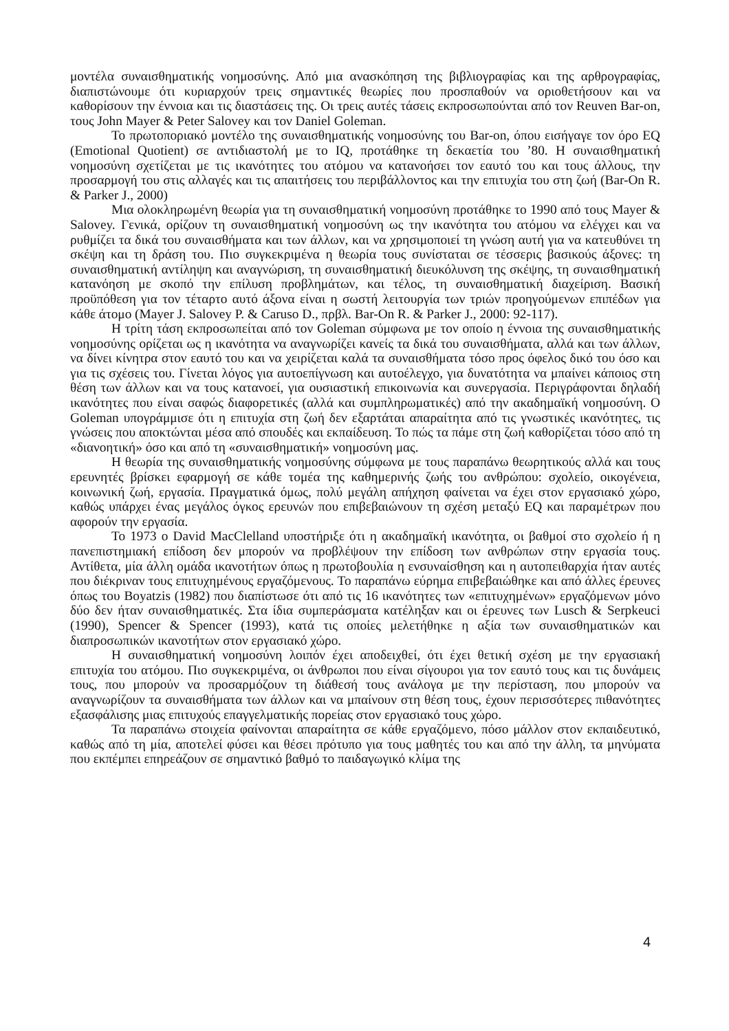μοντέλα συναισθηματικής νοημοσύνης. Από μια ανασκόπηση της βιβλιογραφίας και της αρθρογραφίας, διαπιστώνουμε ότι κυριαρχούν τρεις σημαντικές θεωρίες που προσπαθούν να οριοθετήσουν και να καθορίσουν την έννοια και τις διαστάσεις της. Οι τρεις αυτές τάσεις εκπροσωπούνται από τον Reuven Bar-on, τους John Mayer & Peter Salovey και τον Daniel Goleman.
Το πρωτοποριακό μοντέλο της συναισθηματικής νοημοσύνης του Bar-on, όπου εισήγαγε τον όρο EQ (Emotional Quotient) σε αντιδιαστολή με το IQ, προτάθηκε τη δεκαετία του ’80. Η συναισθηματική νοημοσύνη σχετίζεται με τις ικανότητες του ατόμου να κατανοήσει τον εαυτό του και τους άλλους, την προσαρμογή του στις αλλαγές και τις απαιτήσεις του περιβάλλοντος και την επιτυχία του στη ζωή (Bar-On R. & Parker J., 2000)
Μια ολοκληρωμένη θεωρία για τη συναισθηματική νοημοσύνη προτάθηκε το 1990 από τους Mayer & Salovey. Γενικά, ορίζουν τη συναισθηματική νοημοσύνη ως την ικανότητα του ατόμου να ελέγχει και να ρυθμίζει τα δικά του συναισθήματα και των άλλων, και να χρησιμοποιεί τη γνώση αυτή για να κατευθύνει τη σκέψη και τη δράση του. Πιο συγκεκριμένα η θεωρία τους συνίσταται σε τέσσερις βασικούς άξονες: τη συναισθηματική αντίληψη και αναγνώριση, τη συναισθηματική διευκόλυνση της σκέψης, τη συναισθηματική κατανόηση με σκοπό την επίλυση προβλημάτων, και τέλος, τη συναισθηματική διαχείριση. Βασική προϋπόθεση για τον τέταρτο αυτό άξονα είναι η σωστή λειτουργία των τριών προηγούμενων επιπέδων για κάθε άτομο (Mayer J. Salovey P. & Caruso D., πρβλ. Bar-On R. & Parker J., 2000: 92-117).
Η τρίτη τάση εκπροσωπείται από τον Goleman σύμφωνα με τον οποίο η έννοια της συναισθηματικής νοημοσύνης ορίζεται ως η ικανότητα να αναγνωρίζει κανείς τα δικά του συναισθήματα, αλλά και των άλλων, να δίνει κίνητρα στον εαυτό του και να χειρίζεται καλά τα συναισθήματα τόσο προς όφελος δικό του όσο και για τις σχέσεις του. Γίνεται λόγος για αυτοεπίγνωση και αυτοέλεγχο, για δυνατότητα να μπαίνει κάποιος στη θέση των άλλων και να τους κατανοεί, για ουσιαστική επικοινωνία και συνεργασία. Περιγράφονται δηλαδή ικανότητες που είναι σαφώς διαφορετικές (αλλά και συμπληρωματικές) από την ακαδημαϊκή νοημοσύνη. Ο Goleman υπογράμμισε ότι η επιτυχία στη ζωή δεν εξαρτάται απαραίτητα από τις γνωστικές ικανότητες, τις γνώσεις που αποκτώνται μέσα από σπουδές και εκπαίδευση. Το πώς τα πάμε στη ζωή καθορίζεται τόσο από τη «διανοητική» όσο και από τη «συναισθηματική» νοημοσύνη μας.
Η θεωρία της συναισθηματικής νοημοσύνης σύμφωνα με τους παραπάνω θεωρητικούς αλλά και τους ερευνητές βρίσκει εφαρμογή σε κάθε τομέα της καθημερινής ζωής του ανθρώπου: σχολείο, οικογένεια, κοινωνική ζωή, εργασία. Πραγματικά όμως, πολύ μεγάλη απήχηση φαίνεται να έχει στον εργασιακό χώρο, καθώς υπάρχει ένας μεγάλος όγκος ερευνών που επιβεβαιώνουν τη σχέση μεταξύ EQ και παραμέτρων που αφορούν την εργασία.
Το 1973 ο David MacClelland υποστήριξε ότι η ακαδημαϊκή ικανότητα, οι βαθμοί στο σχολείο ή η πανεπιστημιακή επίδοση δεν μπορούν να προβλέψουν την επίδοση των ανθρώπων στην εργασία τους. Αντίθετα, μία άλλη ομάδα ικανοτήτων όπως η πρωτοβουλία η ενσυναίσθηση και η αυτοπειθαρχία ήταν αυτές που διέκριναν τους επιτυχημένους εργαζόμενους. Το παραπάνω εύρημα επιβεβαιώθηκε και από άλλες έρευνες όπως του Boyatzis (1982) που διαπίστωσε ότι από τις 16 ικανότητες των «επιτυχημένων» εργαζόμενων μόνο δύο δεν ήταν συναισθηματικές. Στα ίδια συμπεράσματα κατέληξαν και οι έρευνες των Lusch & Serpkeuci (1990), Spencer & Spencer (1993), κατά τις οποίες μελετήθηκε η αξία των συναισθηματικών και διαπροσωπικών ικανοτήτων στον εργασιακό χώρο.
Η συναισθηματική νοημοσύνη λοιπόν έχει αποδειχθεί, ότι έχει θετική σχέση με την εργασιακή επιτυχία του ατόμου. Πιο συγκεκριμένα, οι άνθρωποι που είναι σίγουροι για τον εαυτό τους και τις δυνάμεις τους, που μπορούν να προσαρμόζουν τη διάθεσή τους ανάλογα με την περίσταση, που μπορούν να αναγνωρίζουν τα συναισθήματα των άλλων και να μπαίνουν στη θέση τους, έχουν περισσότερες πιθανότητες εξασφάλισης μιας επιτυχούς επαγγελματικής πορείας στον εργασιακό τους χώρο.
Τα παραπάνω στοιχεία φαίνονται απαραίτητα σε κάθε εργαζόμενο, πόσο μάλλον στον εκπαιδευτικό, καθώς από τη μία, αποτελεί φύσει και θέσει πρότυπο για τους μαθητές του και από την άλλη, τα μηνύματα που εκπέμπει επηρεάζουν σε σημαντικό βαθμό το παιδαγωγικό κλίμα της
4